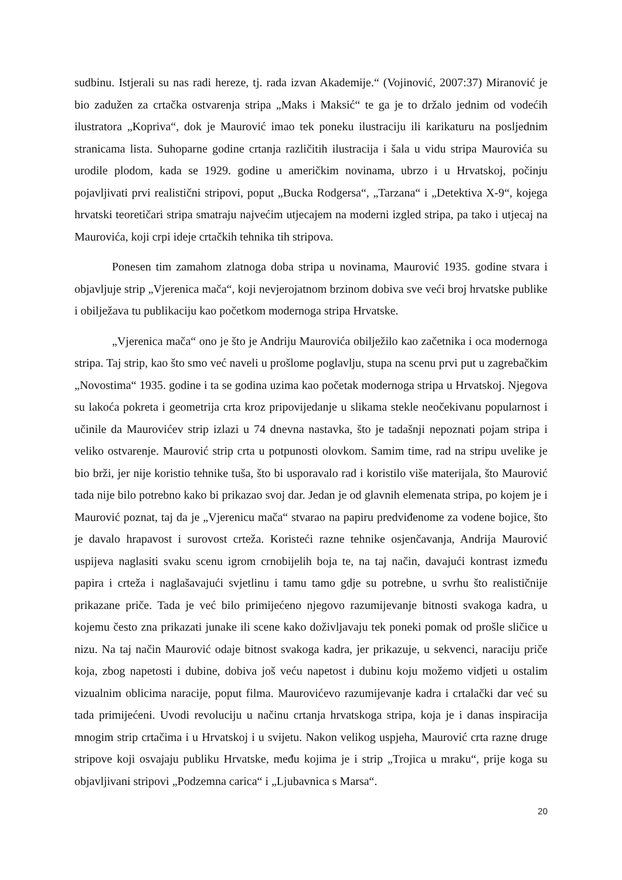sudbinu. Istjerali su nas radi hereze, tj. rada izvan Akademije.“ (Vojinović, 2007:37) Miranović je bio zadužen za crtačka ostvarenja stripa „Maks i Maksić“ te ga je to držalo jednim od vodećih ilustratora „Kopriva“, dok je Maurović imao tek poneku ilustraciju ili karikaturu na posljednim stranicama lista. Suhoparne godine crtanja različitih ilustracija i šala u vidu stripa Maurovića su urodile plodom, kada se 1929. godine u američkim novinama, ubrzo i u Hrvatskoj, počinju pojavljivati prvi realistični stripovi, poput „Bucka Rodgersa“, „Tarzana“ i „Detektiva X-9“, kojega hrvatski teoretičari stripa smatraju najvećim utjecajem na moderni izgled stripa, pa tako i utjecaj na Maurovića, koji crpi ideje crtačkih tehnika tih stripova.
Ponesen tim zamahom zlatnoga doba stripa u novinama, Maurović 1935. godine stvara i objavljuje strip „Vjerenica mača“, koji nevjerojatnom brzinom dobiva sve veći broj hrvatske publike i obilježava tu publikaciju kao početkom modernoga stripa Hrvatske.
„Vjerenica mača“ ono je što je Andriju Maurovića obilježilo kao začetnika i oca modernoga stripa. Taj strip, kao što smo već naveli u prošlome poglavlju, stupa na scenu prvi put u zagrebačkim „Novostima“ 1935. godine i ta se godina uzima kao početak modernoga stripa u Hrvatskoj. Njegova su lakoća pokreta i geometrija crta kroz pripovijedanje u slikama stekle neočekivanu popularnost i učinile da Maurovićev strip izlazi u 74 dnevna nastavka, što je tadašnji nepoznati pojam stripa i veliko ostvarenje. Maurović strip crta u potpunosti olovkom. Samim time, rad na stripu uvelike je bio brži, jer nije koristio tehnike tuša, što bi usporavalo rad i koristilo više materijala, što Maurović tada nije bilo potrebno kako bi prikazao svoj dar. Jedan je od glavnih elemenata stripa, po kojem je i Maurović poznat, taj da je „Vjerenicu mača“ stvarao na papiru predviđenome za vodene bojice, što je davalo hrapavost i surovost crteža. Koristeći razne tehnike osjenčavanja, Andrija Maurović uspijeva naglasiti svaku scenu igrom crnobijelih boja te, na taj način, davajući kontrast između papira i crteža i naglašavajući svjetlinu i tamu tamo gdje su potrebne, u svrhu što realističnije prikazane priče. Tada je već bilo primijećeno njegovo razumijevanje bitnosti svakoga kadra, u kojemu često zna prikazati junake ili scene kako doživljavaju tek poneki pomak od prošle sličice u nizu. Na taj način Maurović odaje bitnost svakoga kadra, jer prikazuje, u sekvenci, naraciju priče koja, zbog napetosti i dubine, dobiva još veću napetost i dubinu koju možemo vidjeti u ostalim vizualnim oblicima naracije, poput filma. Maurovićevo razumijevanje kadra i crtalački dar već su tada primijećeni. Uvodi revoluciju u načinu crtanja hrvatskoga stripa, koja je i danas inspiracija mnogim strip crtačima i u Hrvatskoj i u svijetu. Nakon velikog uspjeha, Maurović crta razne druge stripove koji osvajaju publiku Hrvatske, među kojima je i strip „Trojica u mraku“, prije koga su objavljivani stripovi „Podzemna carica“ i „Ljubavnica s Marsa“.
20